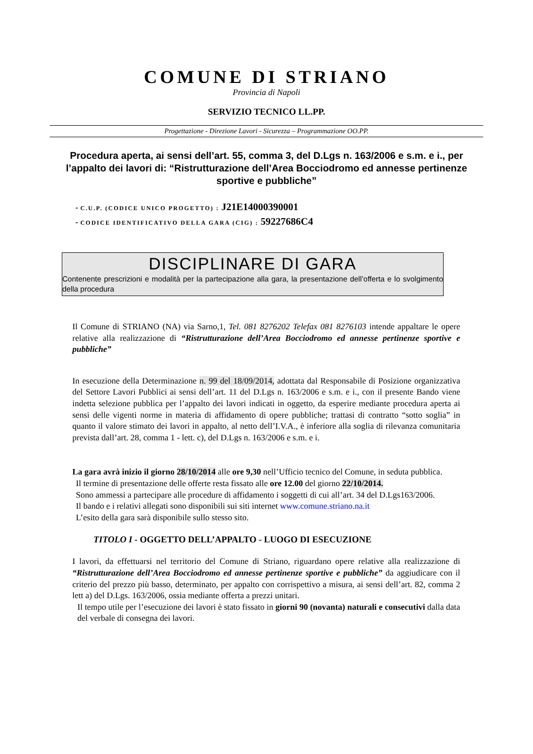COMUNE DI STRIANO
Provincia di Napoli
SERVIZIO TECNICO LL.PP.
Progettazione - Direzione Lavori - Sicurezza – Programmazione OO.PP.
Procedura aperta, ai sensi dell’art. 55, comma 3, del D.Lgs n. 163/2006 e s.m. e i., per l’appalto dei lavori di: “Ristrutturazione dell’Area Bocciodromo ed annesse pertinenze sportive e pubbliche”
- C.U.P. (CODICE UNICO PROGETTO) : J21E14000390001
- CODICE IDENTIFICATIVO DELLA GARA (CIG) : 59227686C4
DISCIPLINARE DI GARA
Contenente prescrizioni e modalità per la partecipazione alla gara, la presentazione dell’offerta e lo svolgimento della procedura
Il Comune di STRIANO (NA) via Sarno,1, Tel. 081 8276202 Telefax 081 8276103 intende appaltare le opere relative alla realizzazione di “Ristrutturazione dell’Area Bocciodromo ed annesse pertinenze sportive e pubbliche”
In esecuzione della Determinazione n. 99 del 18/09/2014, adottata dal Responsabile di Posizione organizzativa del Settore Lavori Pubblici ai sensi dell’art. 11 del D.Lgs n. 163/2006 e s.m. e i., con il presente Bando viene indetta selezione pubblica per l’appalto dei lavori indicati in oggetto, da esperire mediante procedura aperta ai sensi delle vigenti norme in materia di affidamento di opere pubbliche; trattasi di contratto “sotto soglia” in quanto il valore stimato dei lavori in appalto, al netto dell’I.V.A., è inferiore alla soglia di rilevanza comunitaria prevista dall’art. 28, comma 1 - lett. c), del D.Lgs n. 163/2006 e s.m. e i.
La gara avrà inizio il giorno 28/10/2014 alle ore 9,30 nell’Ufficio tecnico del Comune, in seduta pubblica.
Il termine di presentazione delle offerte resta fissato alle ore 12.00 del giorno 22/10/2014.
Sono ammessi a partecipare alle procedure di affidamento i soggetti di cui all’art. 34 del D.Lgs163/2006.
Il bando e i relativi allegati sono disponibili sui siti internet www.comune.striano.na.it
L’esito della gara sarà disponibile sullo stesso sito.
TITOLO I - OGGETTO DELL’APPALTO - LUOGO DI ESECUZIONE
I lavori, da effettuarsi nel territorio del Comune di Striano, riguardano opere relative alla realizzazione di “Ristrutturazione dell’Area Bocciodromo ed annesse pertinenze sportive e pubbliche” da aggiudicare con il criterio del prezzo più basso, determinato, per appalto con corrispettivo a misura, ai sensi dell’art. 82, comma 2 lett a) del D.Lgs. 163/2006, ossia mediante offerta a prezzi unitari.
Il tempo utile per l’esecuzione dei lavori è stato fissato in giorni 90 (novanta) naturali e consecutivi dalla data del verbale di consegna dei lavori.